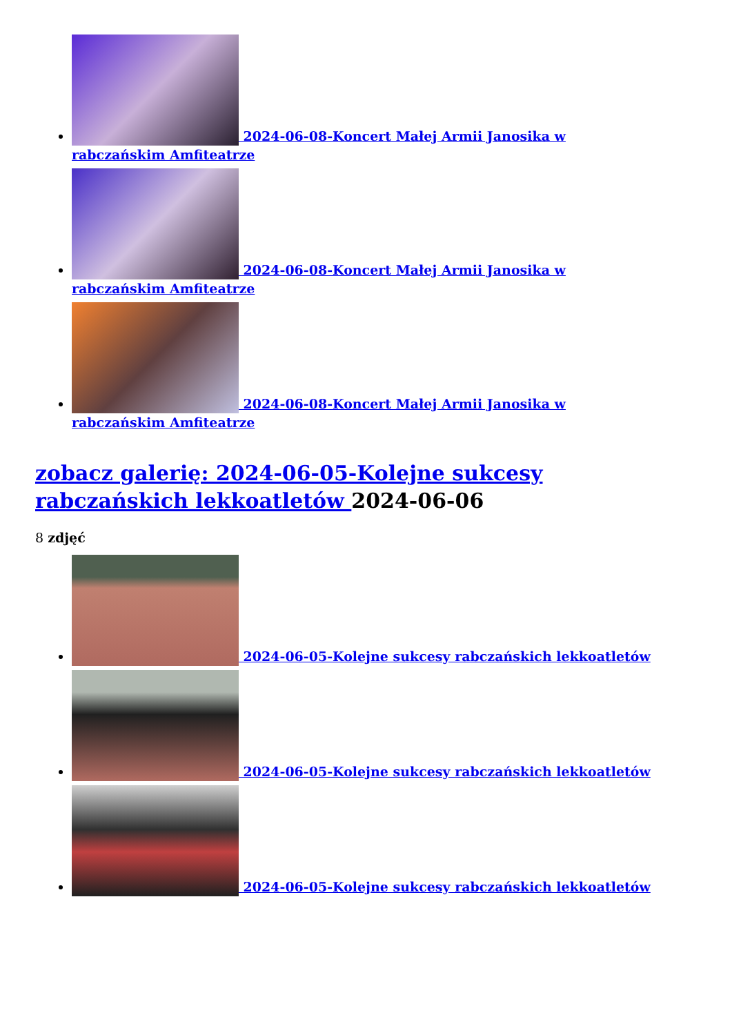2024-06-08-Koncert Małej Armii Janosika w rabczańskim Amfiteatrze
2024-06-08-Koncert Małej Armii Janosika w rabczańskim Amfiteatrze
2024-06-08-Koncert Małej Armii Janosika w rabczańskim Amfiteatrze
zobacz galerię: 2024-06-05-Kolejne sukcesy rabczańskich lekkoatletów 2024-06-06
8 zdjęć
2024-06-05-Kolejne sukcesy rabczańskich lekkoatletów
2024-06-05-Kolejne sukcesy rabczańskich lekkoatletów
2024-06-05-Kolejne sukcesy rabczańskich lekkoatletów